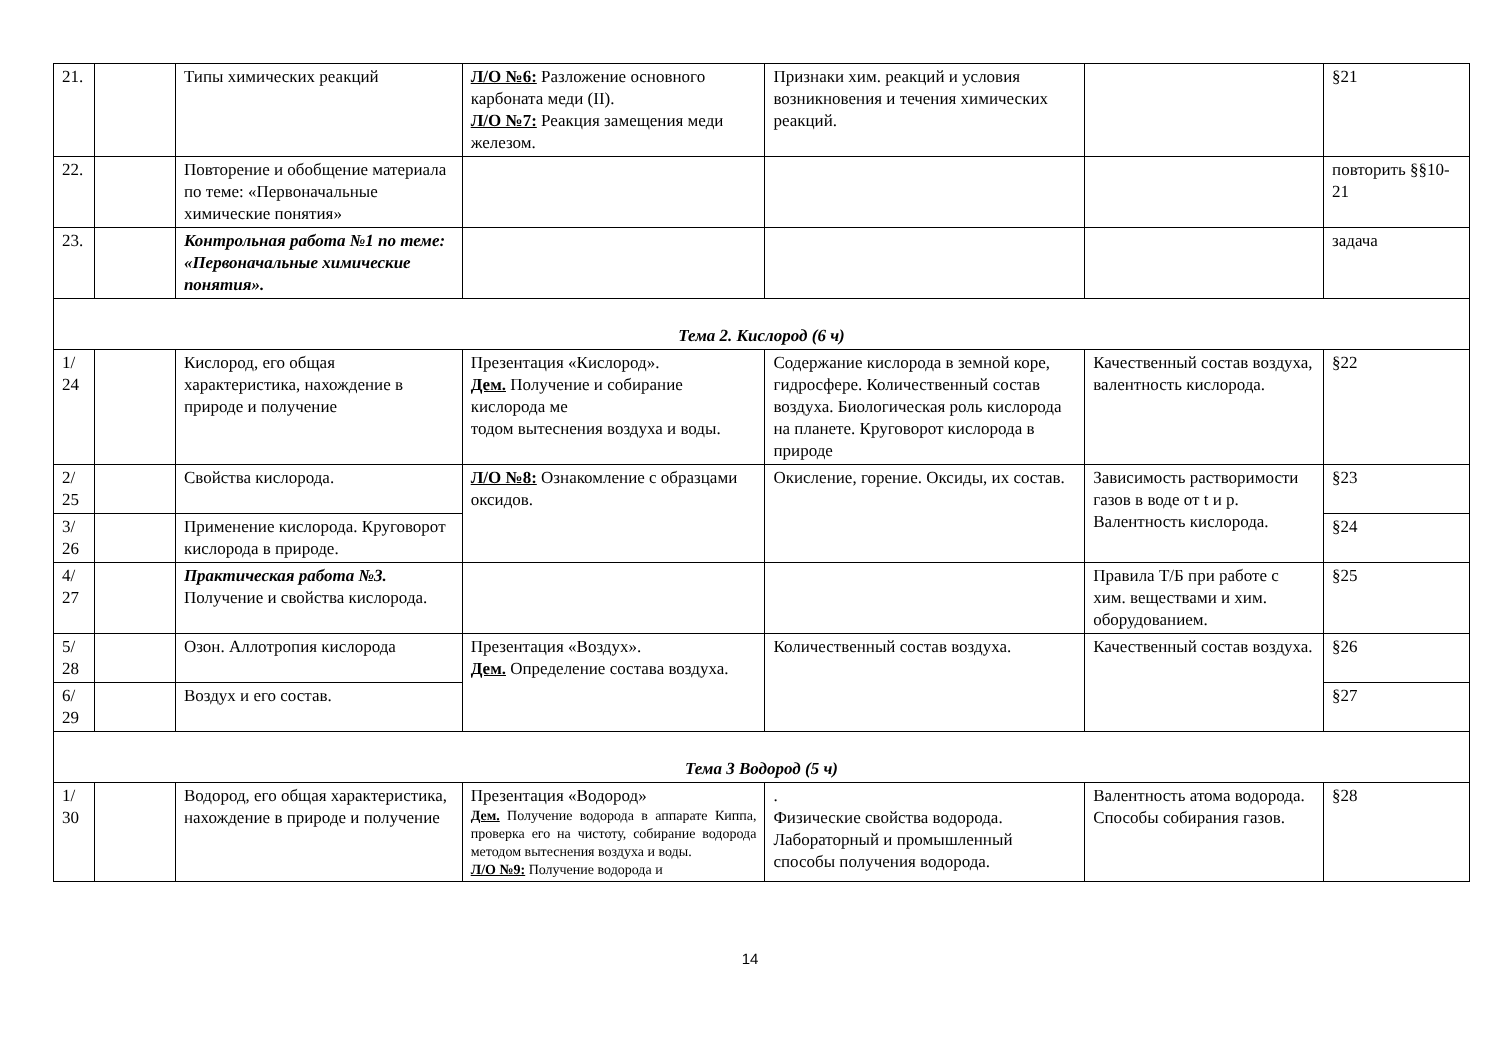| 21. | | Типы химических реакций | Л/О №6: Разложение основного карбоната меди (II). Л/О №7: Реакция замещения меди железом. | Признаки хим. реакций и условия возникновения и течения химических реакций. | | §21 |
| 22. | | Повторение и обобщение материала по теме: «Первоначальные химические понятия» | | | | повторить §§10-21 |
| 23. | | Контрольная работа №1 по теме: «Первоначальные химические понятия». | | | | задача |
| Тема 2. Кислород (6 ч) | | | | | | |
| 1/ 24 | | Кислород, его общая характеристика, нахождение в природе и получение | Презентация «Кислород». Дем. Получение и собирание кислорода ме тодом вытеснения воздуха и воды. | Содержание кислорода в земной коре, гидросфере. Количественный состав воздуха. Биологическая роль кислорода на планете. Круговорот кислорода в природе | Качественный состав воздуха, валентность кислорода. | §22 |
| 2/ 25 | | Свойства кислорода. | Л/О №8: Ознакомление с образцами оксидов. | Окисление, горение. Оксиды, их состав. | Зависимость растворимости газов в воде от t и p. Валентность кислорода. | §23 |
| 3/ 26 | | Применение кислорода. Круговорот кислорода в природе. | | | | §24 |
| 4/ 27 | | Практическая работа №3. Получение и свойства кислорода. | | | Правила Т/Б при работе с хим. веществами и хим. оборудованием. | §25 |
| 5/ 28 | | Озон. Аллотропия кислорода | Презентация «Воздух». Дем. Определение состава воздуха. | Количественный состав воздуха. | Качественный состав воздуха. | §26 |
| 6/ 29 | | Воздух и его состав. | | | | §27 |
| Тема 3 Водород (5 ч) | | | | | | |
| 1/ 30 | | Водород, его общая характеристика, нахождение в природе и получение | Презентация «Водород» Дем. Получение водорода в аппарате Киппа, проверка его на чистоту, собирание водорода методом вытеснения воздуха и воды. Л/О №9: Получение водорода и | . Физические свойства водорода. Лабораторный и промышленный способы получения водорода. | Валентность атома водорода. Способы собирания газов. | §28 |
14